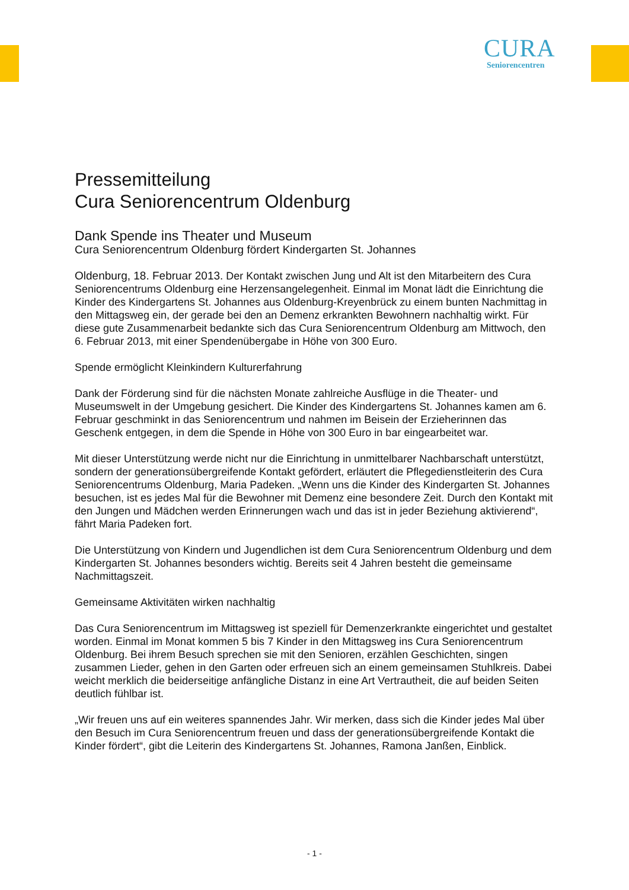CURA
Seniorencentren
Pressemitteilung
Cura Seniorencentrum Oldenburg
Dank Spende ins Theater und Museum
Cura Seniorencentrum Oldenburg fördert Kindergarten St. Johannes
Oldenburg, 18. Februar 2013. Der Kontakt zwischen Jung und Alt ist den Mitarbeitern des Cura Seniorencentrums Oldenburg eine Herzensangelegenheit. Einmal im Monat lädt die Einrichtung die Kinder des Kindergartens St. Johannes aus Oldenburg-Kreyenbrück zu einem bunten Nachmittag in den Mittagsweg ein, der gerade bei den an Demenz erkrankten Bewohnern nachhaltig wirkt. Für diese gute Zusammenarbeit bedankte sich das Cura Seniorencentrum Oldenburg am Mittwoch, den 6. Februar 2013, mit einer Spendenübergabe in Höhe von 300 Euro.
Spende ermöglicht Kleinkindern Kulturerfahrung
Dank der Förderung sind für die nächsten Monate zahlreiche Ausflüge in die Theater- und Museumswelt in der Umgebung gesichert. Die Kinder des Kindergartens St. Johannes kamen am 6. Februar geschminkt in das Seniorencentrum und nahmen im Beisein der Erzieherinnen das Geschenk entgegen, in dem die Spende in Höhe von 300 Euro in bar eingearbeitet war.
Mit dieser Unterstützung werde nicht nur die Einrichtung in unmittelbarer Nachbarschaft unterstützt, sondern der generationsübergreifende Kontakt gefördert, erläutert die Pflegedienstleiterin des Cura Seniorencentrums Oldenburg, Maria Padeken. „Wenn uns die Kinder des Kindergarten St. Johannes besuchen, ist es jedes Mal für die Bewohner mit Demenz eine besondere Zeit. Durch den Kontakt mit den Jungen und Mädchen werden Erinnerungen wach und das ist in jeder Beziehung aktivierend“, fährt Maria Padeken fort.
Die Unterstützung von Kindern und Jugendlichen ist dem Cura Seniorencentrum Oldenburg und dem Kindergarten St. Johannes besonders wichtig. Bereits seit 4 Jahren besteht die gemeinsame Nachmittagszeit.
Gemeinsame Aktivitäten wirken nachhaltig
Das Cura Seniorencentrum im Mittagsweg ist speziell für Demenzerkrankte eingerichtet und gestaltet worden. Einmal im Monat kommen 5 bis 7 Kinder in den Mittagsweg ins Cura Seniorencentrum Oldenburg. Bei ihrem Besuch sprechen sie mit den Senioren, erzählen Geschichten, singen zusammen Lieder, gehen in den Garten oder erfreuen sich an einem gemeinsamen Stuhlkreis. Dabei weicht merklich die beiderseitige anfängliche Distanz in eine Art Vertrautheit, die auf beiden Seiten deutlich fühlbar ist.
„Wir freuen uns auf ein weiteres spannendes Jahr. Wir merken, dass sich die Kinder jedes Mal über den Besuch im Cura Seniorencentrum freuen und dass der generationsübergreifende Kontakt die Kinder fördert“, gibt die Leiterin des Kindergartens St. Johannes, Ramona Janßen, Einblick.
- 1 -